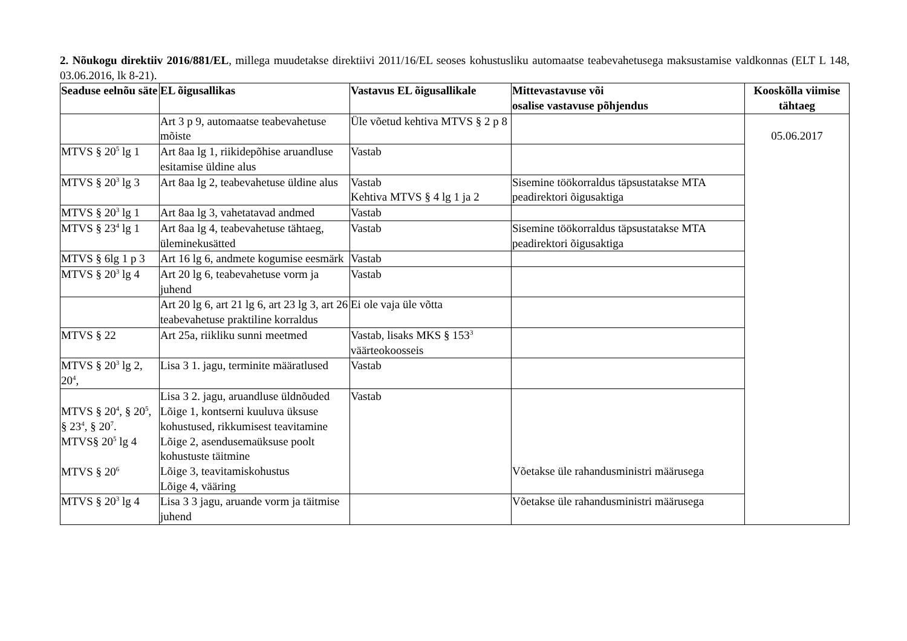2. Nõukogu direktiiv 2016/881/EL, millega muudetakse direktiivi 2011/16/EL seoses kohustusliku automaatse teabevahetusega maksustamise valdkonnas (ELT L 148, 03.06.2016, lk 8-21).
| Seaduse eelnõu säte | EL õigusallikas | Vastavus EL õigusallikale | Mittevastavuse või osalise vastavuse põhjendus | Kooskõlla viimise tähtaeg |
| --- | --- | --- | --- | --- |
| | Art 3 p 9, automaatse teabevahetuse mõiste | Üle võetud kehtiva MTVS § 2 p 8 | | 05.06.2017 |
| MTVS § 20<sup>5</sup> lg 1 | Art 8aa lg 1, riikidepõhise aruandluse esitamise üldine alus | Vastab | | |
| MTVS § 20<sup>3</sup> lg 3 | Art 8aa lg 2, teabevahetuse üldine alus | Vastab Kehtiva MTVS § 4 lg 1 ja 2 | Sisemine töökorraldus täpsustatakse MTA peadirektori õigusaktiga | |
| MTVS § 20<sup>3</sup> lg 1 | Art 8aa lg 3, vahetatavad andmed | Vastab | | |
| MTVS § 23<sup>4</sup> lg 1 | Art 8aa lg 4, teabevahetuse tähtaeg, üleminekusätted | Vastab | Sisemine töökorraldus täpsustatakse MTA peadirektori õigusaktiga | |
| MTVS § 6lg 1 p 3 | Art 16 lg 6, andmete kogumise eesmärk | Vastab | | |
| MTVS § 20<sup>3</sup> lg 4 | Art 20 lg 6, teabevahetuse vorm ja juhend | Vastab | | |
| | Art 20 lg 6, art 21 lg 6, art 23 lg 3, art 26 teabevahetuse praktiline korraldus | Ei ole vaja üle võtta | | |
| MTVS § 22 | Art 25a, riikliku sunni meetmed | Vastab, lisaks MKS § 153<sup>3</sup> väärteokoosseis | | |
| MTVS § 20<sup>3</sup> lg 2, 20<sup>4</sup>, | Lisa 3 1. jagu, terminite määratlused | Vastab | | |
| MTVS § 20<sup>4</sup>, § 20<sup>5</sup>, § 23<sup>4</sup>, § 20<sup>7</sup>. MTVS§ 20<sup>5</sup> lg 4 MTVS § 20<sup>6</sup> | Lisa 3 2. jagu, aruandluse üldnõuded Lõige 1, kontserni kuuluva üksuse kohustused, rikkumisest teavitamine Lõige 2, asendusemaüksuse poolt kohustuste täitmine Lõige 3, teavitamiskohustus Lõige 4, vääring | Vastab | Võetakse üle rahandusministri määrusega | |
| MTVS § 20<sup>3</sup> lg 4 | Lisa 3 3 jagu, aruande vorm ja täitmise juhend | | Võetakse üle rahandusministri määrusega | |